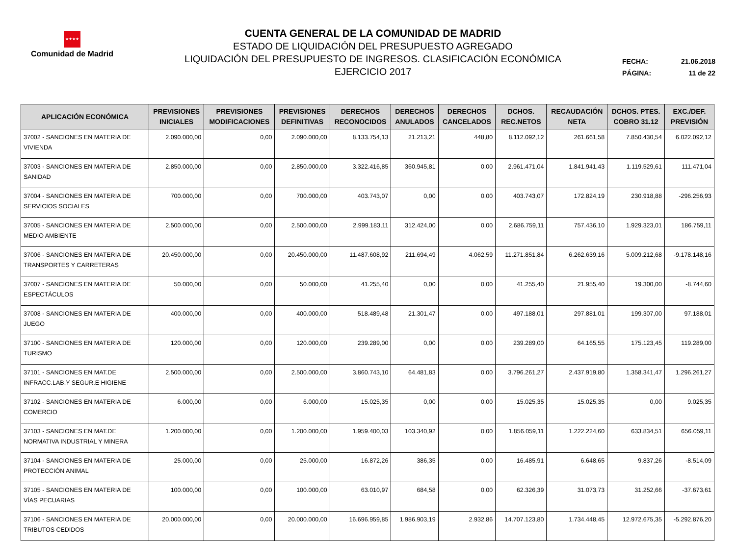★★★★
Comunidad de Madrid
CUENTA GENERAL DE LA COMUNIDAD DE MADRID
ESTADO DE LIQUIDACIÓN DEL PRESUPUESTO AGREGADO
LIQUIDACIÓN DEL PRESUPUESTO DE INGRESOS. CLASIFICACIÓN ECONÓMICA
EJERCICIO 2017
FECHA: 21.06.2018
PÁGINA: 11 de 22
| APLICACIÓN ECONÓMICA | PREVISIONES INICIALES | PREVISIONES MODIFICACIONES | PREVISIONES DEFINITIVAS | DERECHOS RECONOCIDOS | DERECHOS ANULADOS | DERECHOS CANCELADOS | DCHOS. REC.NETOS | RECAUDACIÓN NETA | DCHOS. PTES. COBRO 31.12 | EXC./DEF. PREVISIÓN |
| --- | --- | --- | --- | --- | --- | --- | --- | --- | --- | --- |
| 37002 - SANCIONES EN MATERIA DE VIVIENDA | 2.090.000,00 | 0,00 | 2.090.000,00 | 8.133.754,13 | 21.213,21 | 448,80 | 8.112.092,12 | 261.661,58 | 7.850.430,54 | 6.022.092,12 |
| 37003 - SANCIONES EN MATERIA DE SANIDAD | 2.850.000,00 | 0,00 | 2.850.000,00 | 3.322.416,85 | 360.945,81 | 0,00 | 2.961.471,04 | 1.841.941,43 | 1.119.529,61 | 111.471,04 |
| 37004 - SANCIONES EN MATERIA DE SERVICIOS SOCIALES | 700.000,00 | 0,00 | 700.000,00 | 403.743,07 | 0,00 | 0,00 | 403.743,07 | 172.824,19 | 230.918,88 | -296.256,93 |
| 37005 - SANCIONES EN MATERIA DE MEDIO AMBIENTE | 2.500.000,00 | 0,00 | 2.500.000,00 | 2.999.183,11 | 312.424,00 | 0,00 | 2.686.759,11 | 757.436,10 | 1.929.323,01 | 186.759,11 |
| 37006 - SANCIONES EN MATERIA DE TRANSPORTES Y CARRETERAS | 20.450.000,00 | 0,00 | 20.450.000,00 | 11.487.608,92 | 211.694,49 | 4.062,59 | 11.271.851,84 | 6.262.639,16 | 5.009.212,68 | -9.178.148,16 |
| 37007 - SANCIONES EN MATERIA DE ESPECTÁCULOS | 50.000,00 | 0,00 | 50.000,00 | 41.255,40 | 0,00 | 0,00 | 41.255,40 | 21.955,40 | 19.300,00 | -8.744,60 |
| 37008 - SANCIONES EN MATERIA DE JUEGO | 400.000,00 | 0,00 | 400.000,00 | 518.489,48 | 21.301,47 | 0,00 | 497.188,01 | 297.881,01 | 199.307,00 | 97.188,01 |
| 37100 - SANCIONES EN MATERIA DE TURISMO | 120.000,00 | 0,00 | 120.000,00 | 239.289,00 | 0,00 | 0,00 | 239.289,00 | 64.165,55 | 175.123,45 | 119.289,00 |
| 37101 - SANCIONES EN MAT.DE INFRACC.LAB.Y SEGUR.E HIGIENE | 2.500.000,00 | 0,00 | 2.500.000,00 | 3.860.743,10 | 64.481,83 | 0,00 | 3.796.261,27 | 2.437.919,80 | 1.358.341,47 | 1.296.261,27 |
| 37102 - SANCIONES EN MATERIA DE COMERCIO | 6.000,00 | 0,00 | 6.000,00 | 15.025,35 | 0,00 | 0,00 | 15.025,35 | 15.025,35 | 0,00 | 9.025,35 |
| 37103 - SANCIONES EN MAT.DE NORMATIVA INDUSTRIAL Y MINERA | 1.200.000,00 | 0,00 | 1.200.000,00 | 1.959.400,03 | 103.340,92 | 0,00 | 1.856.059,11 | 1.222.224,60 | 633.834,51 | 656.059,11 |
| 37104 - SANCIONES EN MATERIA DE PROTECCIÓN ANIMAL | 25.000,00 | 0,00 | 25.000,00 | 16.872,26 | 386,35 | 0,00 | 16.485,91 | 6.648,65 | 9.837,26 | -8.514,09 |
| 37105 - SANCIONES EN MATERIA DE VÍAS PECUARIAS | 100.000,00 | 0,00 | 100.000,00 | 63.010,97 | 684,58 | 0,00 | 62.326,39 | 31.073,73 | 31.252,66 | -37.673,61 |
| 37106 - SANCIONES EN MATERIA DE TRIBUTOS CEDIDOS | 20.000.000,00 | 0,00 | 20.000.000,00 | 16.696.959,85 | 1.986.903,19 | 2.932,86 | 14.707.123,80 | 1.734.448,45 | 12.972.675,35 | -5.292.876,20 |